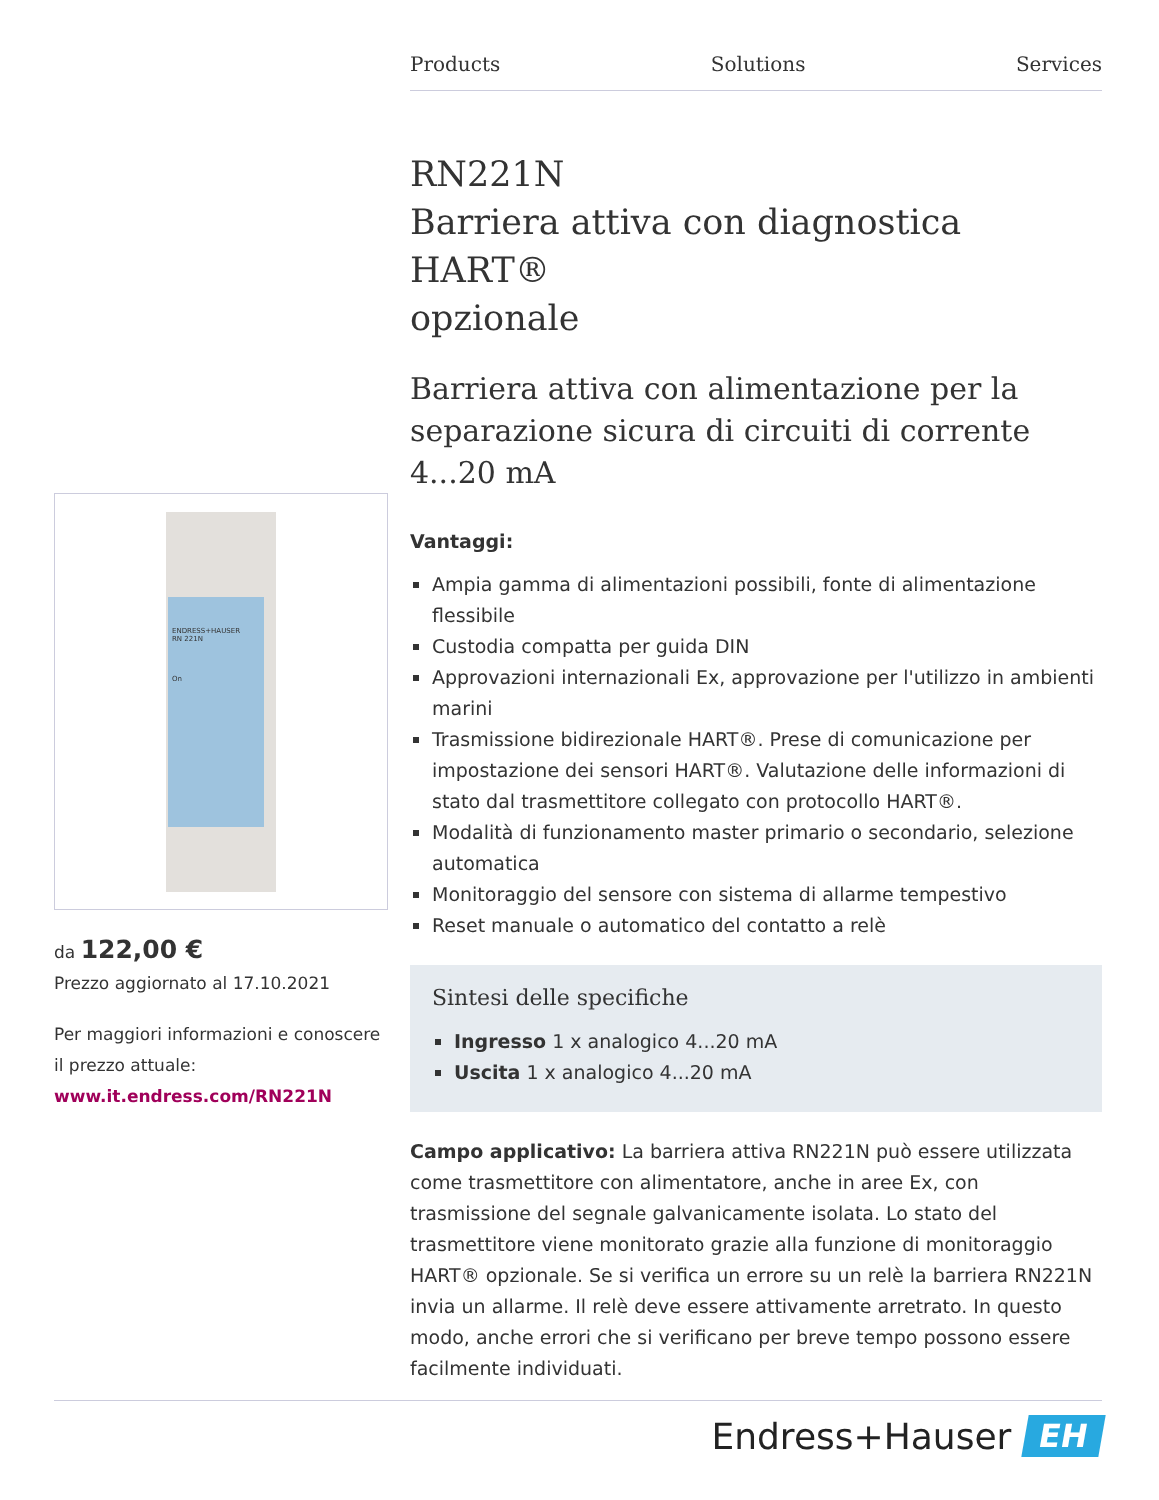Products Solutions Services
RN221N
Barriera attiva con diagnostica HART®
opzionale
Barriera attiva con alimentazione per la separazione sicura di circuiti di corrente 4...20 mA
Vantaggi:
Ampia gamma di alimentazioni possibili, fonte di alimentazione flessibile
Custodia compatta per guida DIN
Approvazioni internazionali Ex, approvazione per l'utilizzo in ambienti marini
Trasmissione bidirezionale HART®. Prese di comunicazione per impostazione dei sensori HART®. Valutazione delle informazioni di stato dal trasmettitore collegato con protocollo HART®.
Modalità di funzionamento master primario o secondario, selezione automatica
Monitoraggio del sensore con sistema di allarme tempestivo
Reset manuale o automatico del contatto a relè
Sintesi delle specifiche
Ingresso 1 x analogico 4...20 mA
Uscita 1 x analogico 4...20 mA
Campo applicativo: La barriera attiva RN221N può essere utilizzata come trasmettitore con alimentatore, anche in aree Ex, con trasmissione del segnale galvanicamente isolata. Lo stato del trasmettitore viene monitorato grazie alla funzione di monitoraggio HART® opzionale. Se si verifica un errore su un relè la barriera RN221N invia un allarme. Il relè deve essere attivamente arretrato. In questo modo, anche errori che si verificano per breve tempo possono essere facilmente individuati.
ENDRESS+HAUSER
RN 221N
On
da 122,00 €
Prezzo aggiornato al 17.10.2021
Per maggiori informazioni e conoscere il prezzo attuale:
www.it.endress.com/RN221N
Endress+Hauser EH